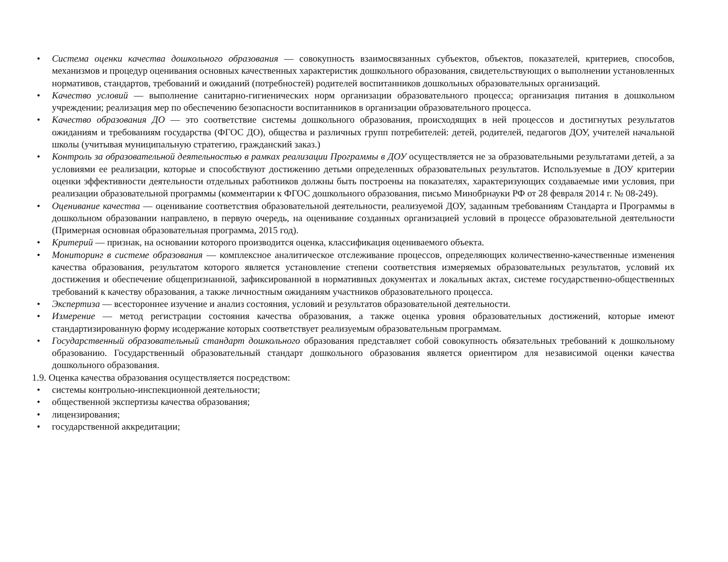• Система оценки качества дошкольного образования — совокупность взаимосвязанных субъектов, объектов, показателей, критериев, способов, механизмов и процедур оценивания основных качественных характеристик дошкольного образования, свидетельствующих о выполнении установленных нормативов, стандартов, требований и ожиданий (потребностей) родителей воспитанников дошкольных образовательных организаций.
• Качество условий — выполнение санитарно-гигиенических норм организации образовательного процесса; организация питания в дошкольном учреждении; реализация мер по обеспечению безопасности воспитанников в организации образовательного процесса.
• Качество образования ДО — это соответствие системы дошкольного образования, происходящих в ней процессов и достигнутых результатов ожиданиям и требованиям государства (ФГОС ДО), общества и различных групп потребителей: детей, родителей, педагогов ДОУ, учителей начальной школы (учитывая муниципальную стратегию, гражданский заказ.)
• Контроль за образовательной деятельностью в рамках реализации Программы в ДОУ осуществляется не за образовательными результатами детей, а за условиями ее реализации, которые и способствуют достижению детьми определенных образовательных результатов. Используемые в ДОУ критерии оценки эффективности деятельности отдельных работников должны быть построены на показателях, характеризующих создаваемые ими условия, при реализации образовательной программы (комментарии к ФГОС дошкольного образования, письмо Минобрнауки РФ от 28 февраля 2014 г. № 08-249).
• Оценивание качества — оценивание соответствия образовательной деятельности, реализуемой ДОУ, заданным требованиям Стандарта и Программы в дошкольном образовании направлено, в первую очередь, на оценивание созданных организацией условий в процессе образовательной деятельности (Примерная основная образовательная программа, 2015 год).
• Критерий — признак, на основании которого производится оценка, классификация оцениваемого объекта.
• Мониторинг в системе образования — комплексное аналитическое отслеживание процессов, определяющих количественно-качественные изменения качества образования, результатом которого является установление степени соответствия измеряемых образовательных результатов, условий их достижения и обеспечение общепризнанной, зафиксированной в нормативных документах и локальных актах, системе государственно-общественных требований к качеству образования, а также личностным ожиданиям участников образовательного процесса.
• Экспертиза — всестороннее изучение и анализ состояния, условий и результатов образовательной деятельности.
• Измерение — метод регистрации состояния качества образования, а также оценка уровня образовательных достижений, которые имеют стандартизированную форму исодержание которых соответствует реализуемым образовательным программам.
• Государственный образовательный стандарт дошкольного образования представляет собой совокупность обязательных требований к дошкольному образованию. Государственный образовательный стандарт дошкольного образования является ориентиром для независимой оценки качества дошкольного образования.
1.9. Оценка качества образования осуществляется посредством:
• системы контрольно-инспекционной деятельности;
• общественной экспертизы качества образования;
• лицензирования;
• государственной аккредитации;